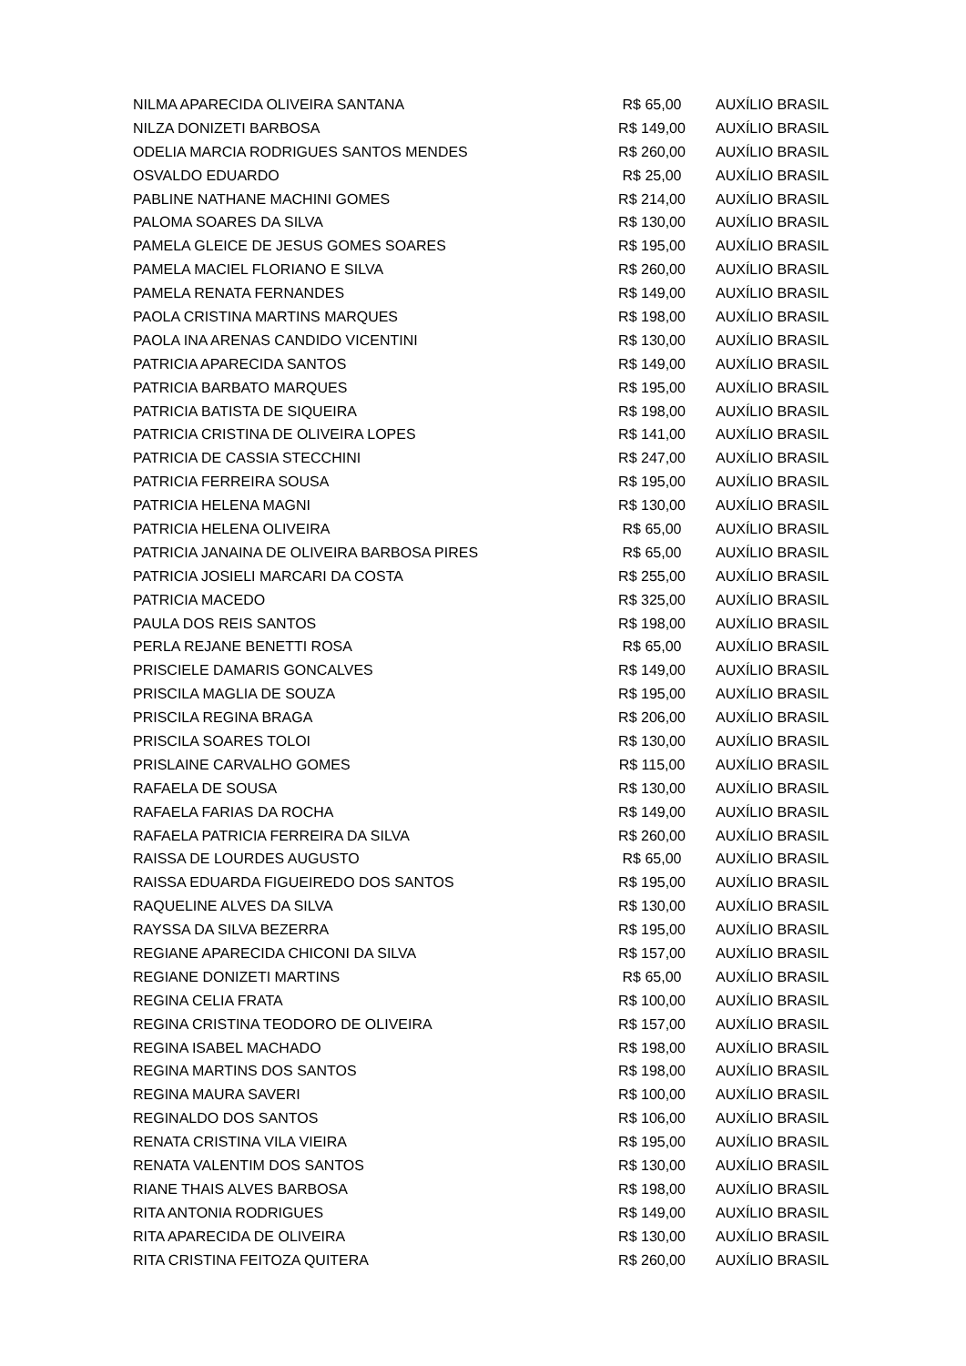| NILMA APARECIDA OLIVEIRA SANTANA | R$ 65,00 | AUXÍLIO BRASIL |
| NILZA DONIZETI BARBOSA | R$ 149,00 | AUXÍLIO BRASIL |
| ODELIA MARCIA RODRIGUES SANTOS MENDES | R$ 260,00 | AUXÍLIO BRASIL |
| OSVALDO EDUARDO | R$ 25,00 | AUXÍLIO BRASIL |
| PABLINE NATHANE MACHINI GOMES | R$ 214,00 | AUXÍLIO BRASIL |
| PALOMA SOARES DA SILVA | R$ 130,00 | AUXÍLIO BRASIL |
| PAMELA GLEICE DE JESUS GOMES SOARES | R$ 195,00 | AUXÍLIO BRASIL |
| PAMELA MACIEL FLORIANO E SILVA | R$ 260,00 | AUXÍLIO BRASIL |
| PAMELA RENATA FERNANDES | R$ 149,00 | AUXÍLIO BRASIL |
| PAOLA CRISTINA MARTINS MARQUES | R$ 198,00 | AUXÍLIO BRASIL |
| PAOLA INA ARENAS CANDIDO VICENTINI | R$ 130,00 | AUXÍLIO BRASIL |
| PATRICIA APARECIDA SANTOS | R$ 149,00 | AUXÍLIO BRASIL |
| PATRICIA BARBATO MARQUES | R$ 195,00 | AUXÍLIO BRASIL |
| PATRICIA BATISTA DE SIQUEIRA | R$ 198,00 | AUXÍLIO BRASIL |
| PATRICIA CRISTINA DE OLIVEIRA LOPES | R$ 141,00 | AUXÍLIO BRASIL |
| PATRICIA DE CASSIA STECCHINI | R$ 247,00 | AUXÍLIO BRASIL |
| PATRICIA FERREIRA SOUSA | R$ 195,00 | AUXÍLIO BRASIL |
| PATRICIA HELENA MAGNI | R$ 130,00 | AUXÍLIO BRASIL |
| PATRICIA HELENA OLIVEIRA | R$ 65,00 | AUXÍLIO BRASIL |
| PATRICIA JANAINA DE OLIVEIRA BARBOSA PIRES | R$ 65,00 | AUXÍLIO BRASIL |
| PATRICIA JOSIELI MARCARI DA COSTA | R$ 255,00 | AUXÍLIO BRASIL |
| PATRICIA MACEDO | R$ 325,00 | AUXÍLIO BRASIL |
| PAULA DOS REIS SANTOS | R$ 198,00 | AUXÍLIO BRASIL |
| PERLA REJANE BENETTI ROSA | R$ 65,00 | AUXÍLIO BRASIL |
| PRISCIELE DAMARIS GONCALVES | R$ 149,00 | AUXÍLIO BRASIL |
| PRISCILA MAGLIA DE SOUZA | R$ 195,00 | AUXÍLIO BRASIL |
| PRISCILA REGINA BRAGA | R$ 206,00 | AUXÍLIO BRASIL |
| PRISCILA SOARES TOLOI | R$ 130,00 | AUXÍLIO BRASIL |
| PRISLAINE CARVALHO GOMES | R$ 115,00 | AUXÍLIO BRASIL |
| RAFAELA DE SOUSA | R$ 130,00 | AUXÍLIO BRASIL |
| RAFAELA FARIAS DA ROCHA | R$ 149,00 | AUXÍLIO BRASIL |
| RAFAELA PATRICIA FERREIRA DA SILVA | R$ 260,00 | AUXÍLIO BRASIL |
| RAISSA DE LOURDES AUGUSTO | R$ 65,00 | AUXÍLIO BRASIL |
| RAISSA EDUARDA FIGUEIREDO DOS SANTOS | R$ 195,00 | AUXÍLIO BRASIL |
| RAQUELINE ALVES DA SILVA | R$ 130,00 | AUXÍLIO BRASIL |
| RAYSSA DA SILVA BEZERRA | R$ 195,00 | AUXÍLIO BRASIL |
| REGIANE APARECIDA CHICONI DA SILVA | R$ 157,00 | AUXÍLIO BRASIL |
| REGIANE DONIZETI MARTINS | R$ 65,00 | AUXÍLIO BRASIL |
| REGINA CELIA FRATA | R$ 100,00 | AUXÍLIO BRASIL |
| REGINA CRISTINA TEODORO DE OLIVEIRA | R$ 157,00 | AUXÍLIO BRASIL |
| REGINA ISABEL MACHADO | R$ 198,00 | AUXÍLIO BRASIL |
| REGINA MARTINS DOS SANTOS | R$ 198,00 | AUXÍLIO BRASIL |
| REGINA MAURA SAVERI | R$ 100,00 | AUXÍLIO BRASIL |
| REGINALDO DOS SANTOS | R$ 106,00 | AUXÍLIO BRASIL |
| RENATA CRISTINA VILA VIEIRA | R$ 195,00 | AUXÍLIO BRASIL |
| RENATA VALENTIM DOS SANTOS | R$ 130,00 | AUXÍLIO BRASIL |
| RIANE THAIS ALVES BARBOSA | R$ 198,00 | AUXÍLIO BRASIL |
| RITA ANTONIA RODRIGUES | R$ 149,00 | AUXÍLIO BRASIL |
| RITA APARECIDA DE OLIVEIRA | R$ 130,00 | AUXÍLIO BRASIL |
| RITA CRISTINA FEITOZA QUITERA | R$ 260,00 | AUXÍLIO BRASIL |